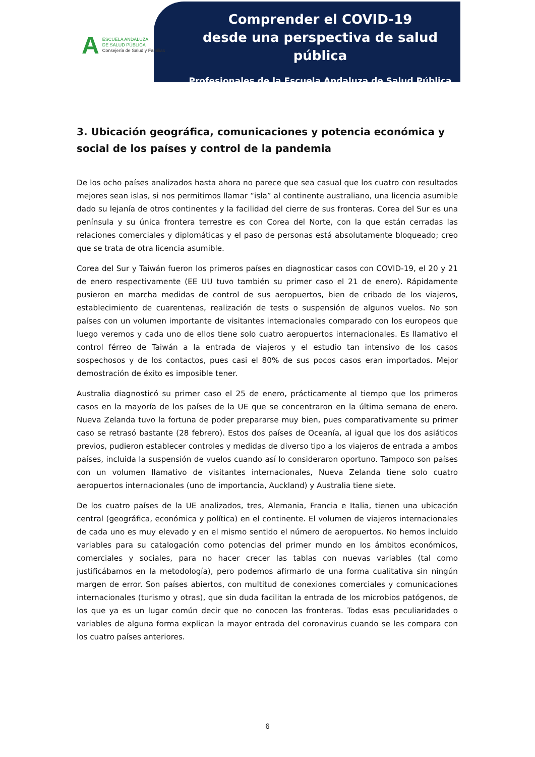A
ESCUELA ANDALUZA
DE SALUD PÚBLICA
Consejería de Salud y Familias
Comprender el COVID-19
desde una perspectiva de salud pública
Profesionales de la Escuela Andaluza de Salud Pública
3. Ubicación geográfica, comunicaciones y potencia económica y social de los países y control de la pandemia
De los ocho países analizados hasta ahora no parece que sea casual que los cuatro con resultados mejores sean islas, si nos permitimos llamar “isla” al continente australiano, una licencia asumible dado su lejanía de otros continentes y la facilidad del cierre de sus fronteras. Corea del Sur es una península y su única frontera terrestre es con Corea del Norte, con la que están cerradas las relaciones comerciales y diplomáticas y el paso de personas está absolutamente bloqueado; creo que se trata de otra licencia asumible.
Corea del Sur y Taiwán fueron los primeros países en diagnosticar casos con COVID-19, el 20 y 21 de enero respectivamente (EE UU tuvo también su primer caso el 21 de enero). Rápidamente pusieron en marcha medidas de control de sus aeropuertos, bien de cribado de los viajeros, establecimiento de cuarentenas, realización de tests o suspensión de algunos vuelos. No son países con un volumen importante de visitantes internacionales comparado con los europeos que luego veremos y cada uno de ellos tiene solo cuatro aeropuertos internacionales. Es llamativo el control férreo de Taiwán a la entrada de viajeros y el estudio tan intensivo de los casos sospechosos y de los contactos, pues casi el 80% de sus pocos casos eran importados. Mejor demostración de éxito es imposible tener.
Australia diagnosticó su primer caso el 25 de enero, prácticamente al tiempo que los primeros casos en la mayoría de los países de la UE que se concentraron en la última semana de enero. Nueva Zelanda tuvo la fortuna de poder prepararse muy bien, pues comparativamente su primer caso se retrasó bastante (28 febrero). Estos dos países de Oceanía, al igual que los dos asiáticos previos, pudieron establecer controles y medidas de diverso tipo a los viajeros de entrada a ambos países, incluida la suspensión de vuelos cuando así lo consideraron oportuno. Tampoco son países con un volumen llamativo de visitantes internacionales, Nueva Zelanda tiene solo cuatro aeropuertos internacionales (uno de importancia, Auckland) y Australia tiene siete.
De los cuatro países de la UE analizados, tres, Alemania, Francia e Italia, tienen una ubicación central (geográfica, económica y política) en el continente. El volumen de viajeros internacionales de cada uno es muy elevado y en el mismo sentido el número de aeropuertos. No hemos incluido variables para su catalogación como potencias del primer mundo en los ámbitos económicos, comerciales y sociales, para no hacer crecer las tablas con nuevas variables (tal como justificábamos en la metodología), pero podemos afirmarlo de una forma cualitativa sin ningún margen de error. Son países abiertos, con multitud de conexiones comerciales y comunicaciones internacionales (turismo y otras), que sin duda facilitan la entrada de los microbios patógenos, de los que ya es un lugar común decir que no conocen las fronteras. Todas esas peculiaridades o variables de alguna forma explican la mayor entrada del coronavirus cuando se les compara con los cuatro países anteriores.
6